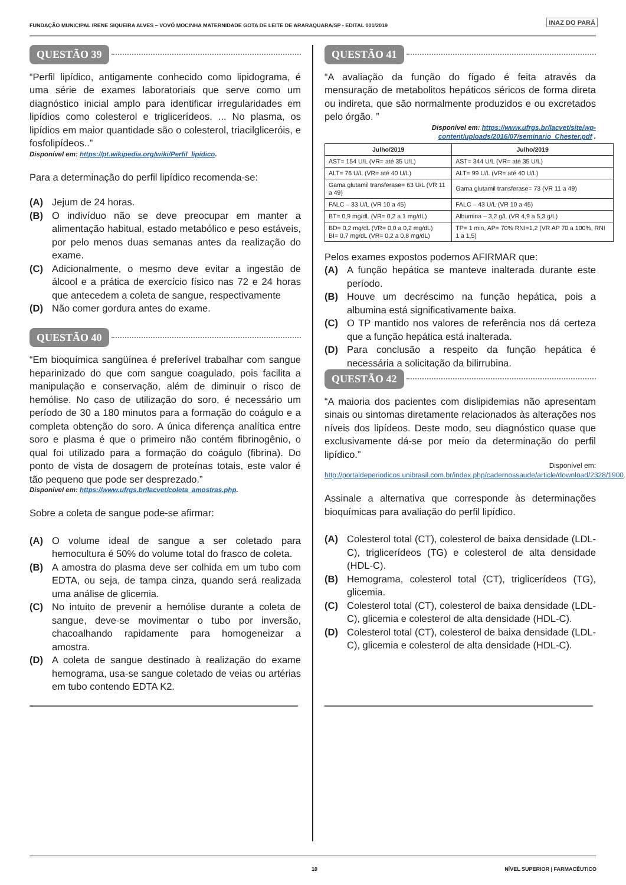FUNDAÇÃO MUNICIPAL IRENE SIQUEIRA ALVES – VOVÓ MOCINHA MATERNIDADE GOTA DE LEITE DE ARARAQUARA/SP - EDITAL 001/2019
INAZ DO PARÁ
QUESTÃO 39
“Perfil lipídico, antigamente conhecido como lipidograma, é uma série de exames laboratoriais que serve como um diagnóstico inicial amplo para identificar irregularidades em lipídios como colesterol e triglicerídeos. ... No plasma, os lipídios em maior quantidade são o colesterol, triacilgliceróis, e fosfolipídeos..”
Disponível em: https://pt.wikipedia.org/wiki/Perfil_lipídico.
Para a determinação do perfil lipídico recomenda-se:
(A) Jejum de 24 horas.
(B) O indivíduo não se deve preocupar em manter a alimentação habitual, estado metabólico e peso estáveis, por pelo menos duas semanas antes da realização do exame.
(C) Adicionalmente, o mesmo deve evitar a ingestão de álcool e a prática de exercício físico nas 72 e 24 horas que antecedem a coleta de sangue, respectivamente
(D) Não comer gordura antes do exame.
QUESTÃO 40
“Em bioquímica sangüínea é preferível trabalhar com sangue heparinizado do que com sangue coagulado, pois facilita a manipulação e conservação, além de diminuir o risco de hemólise. No caso de utilização do soro, é necessário um período de 30 a 180 minutos para a formação do coágulo e a completa obtenção do soro. A única diferença analítica entre soro e plasma é que o primeiro não contém fibrinogênio, o qual foi utilizado para a formação do coágulo (fibrina). Do ponto de vista de dosagem de proteínas totais, este valor é tão pequeno que pode ser desprezado.”
Disponível em: https://www.ufrgs.br/lacvet/coleta_amostras.php.
Sobre a coleta de sangue pode-se afirmar:
(A) O volume ideal de sangue a ser coletado para hemocultura é 50% do volume total do frasco de coleta.
(B) A amostra do plasma deve ser colhida em um tubo com EDTA, ou seja, de tampa cinza, quando será realizada uma análise de glicemia.
(C) No intuito de prevenir a hemólise durante a coleta de sangue, deve-se movimentar o tubo por inversão, chacoalhando rapidamente para homogeneizar a amostra.
(D) A coleta de sangue destinado à realização do exame hemograma, usa-se sangue coletado de veias ou artérias em tubo contendo EDTA K2.
QUESTÃO 41
“A avaliação da função do fígado é feita através da mensuração de metabolitos hepáticos séricos de forma direta ou indireta, que são normalmente produzidos e ou excretados pelo órgão. ”
Disponível em: https://www.ufrgs.br/lacvet/site/wp-content/uploads/2016/07/seminario_Chester.pdf .
| Julho/2019 | Julho/2019 |
| --- | --- |
| AST= 154 U/L (VR= até 35 U/L) | AST= 344 U/L (VR= até 35 U/L) |
| ALT= 76 U/L (VR= até 40 U/L) | ALT= 99 U/L (VR= até 40 U/L) |
| Gama glutamil transferase= 63 U/L (VR 11 a 49) | Gama glutamil transferase= 73 (VR 11 a 49) |
| FALC – 33 U/L (VR 10 a 45) | FALC – 43 U/L (VR 10 a 45) |
| BT= 0,9 mg/dL (VR= 0,2 a 1 mg/dL) | Albumina – 3,2 g/L (VR 4,9 a 5,3 g/L) |
| BD= 0,2 mg/dL (VR= 0,0 a 0,2 mg/dL) BI= 0,7 mg/dL (VR= 0,2 a 0,8 mg/dL) | TP= 1 min, AP= 70% RNI=1,2 (VR AP 70 a 100%, RNI 1 a 1,5) |
Pelos exames expostos podemos AFIRMAR que:
(A) A função hepática se manteve inalterada durante este período.
(B) Houve um decréscimo na função hepática, pois a albumina está significativamente baixa.
(C) O TP mantido nos valores de referência nos dá certeza que a função hepática está inalterada.
(D) Para conclusão a respeito da função hepática é necessária a solicitação da bilirrubina.
QUESTÃO 42
“A maioria dos pacientes com dislipidemias não apresentam sinais ou sintomas diretamente relacionados às alterações nos níveis dos lipídeos. Deste modo, seu diagnóstico quase que exclusivamente dá-se por meio da determinação do perfil lipídico.”
Disponível em: http://portaldeperiodicos.unibrasil.com.br/index.php/cadernossaude/article/download/2328/1900.
Assinale a alternativa que corresponde às determinações bioquímicas para avaliação do perfil lipídico.
(A) Colesterol total (CT), colesterol de baixa densidade (LDL-C), triglicerídeos (TG) e colesterol de alta densidade (HDL-C).
(B) Hemograma, colesterol total (CT), triglicerídeos (TG), glicemia.
(C) Colesterol total (CT), colesterol de baixa densidade (LDL-C), glicemia e colesterol de alta densidade (HDL-C).
(D) Colesterol total (CT), colesterol de baixa densidade (LDL-C), glicemia e colesterol de alta densidade (HDL-C).
10 NÍVEL SUPERIOR | FARMACÊUTICO